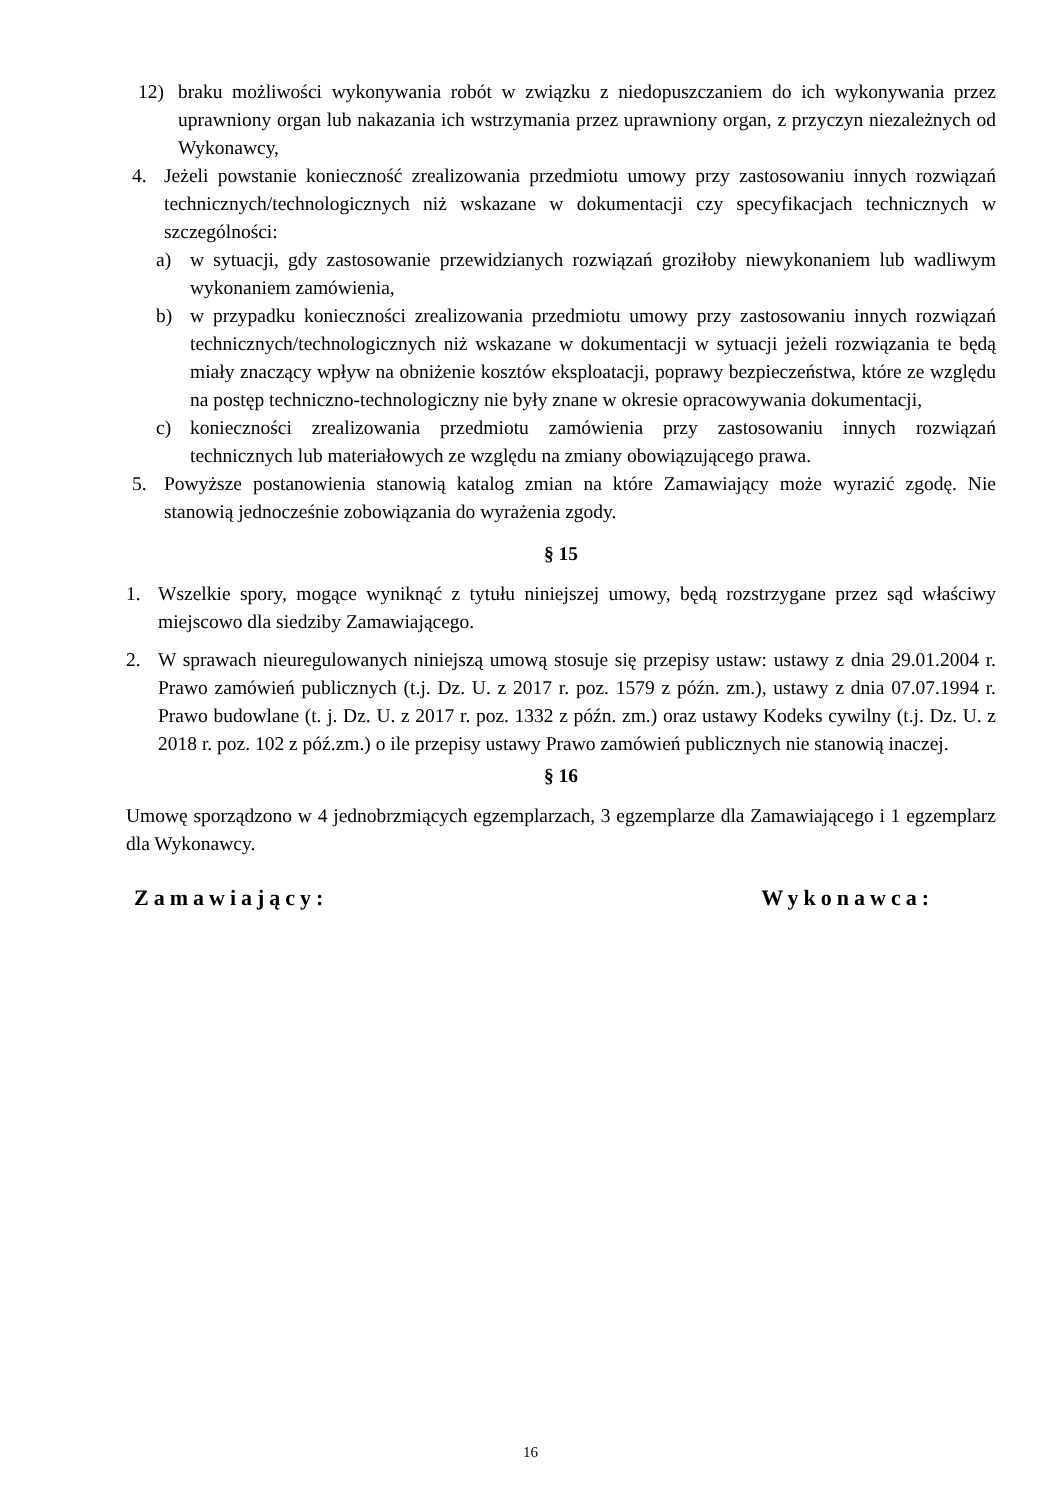12) braku możliwości wykonywania robót w związku z niedopuszczaniem do ich wykonywania przez uprawniony organ lub nakazania ich wstrzymania przez uprawniony organ, z przyczyn niezależnych od Wykonawcy,
4. Jeżeli powstanie konieczność zrealizowania przedmiotu umowy przy zastosowaniu innych rozwiązań technicznych/technologicznych niż wskazane w dokumentacji czy specyfikacjach technicznych w szczególności:
a) w sytuacji, gdy zastosowanie przewidzianych rozwiązań groziłoby niewykonaniem lub wadliwym wykonaniem zamówienia,
b) w przypadku konieczności zrealizowania przedmiotu umowy przy zastosowaniu innych rozwiązań technicznych/technologicznych niż wskazane w dokumentacji w sytuacji jeżeli rozwiązania te będą miały znaczący wpływ na obniżenie kosztów eksploatacji, poprawy bezpieczeństwa, które ze względu na postęp techniczno-technologiczny nie były znane w okresie opracowywania dokumentacji,
c) konieczności zrealizowania przedmiotu zamówienia przy zastosowaniu innych rozwiązań technicznych lub materiałowych ze względu na zmiany obowiązującego prawa.
5. Powyższe postanowienia stanowią katalog zmian na które Zamawiający może wyrazić zgodę. Nie stanowią jednocześnie zobowiązania do wyrażenia zgody.
§ 15
1. Wszelkie spory, mogące wyniknąć z tytułu niniejszej umowy, będą rozstrzygane przez sąd właściwy miejscowo dla siedziby Zamawiającego.
2. W sprawach nieuregulowanych niniejszą umową stosuje się przepisy ustaw: ustawy z dnia 29.01.2004 r. Prawo zamówień publicznych (t.j. Dz. U. z 2017 r. poz. 1579 z późn. zm.), ustawy z dnia 07.07.1994 r. Prawo budowlane (t. j. Dz. U. z 2017 r. poz. 1332 z późn. zm.) oraz ustawy Kodeks cywilny (t.j. Dz. U. z 2018 r. poz. 102 z póź.zm.) o ile przepisy ustawy Prawo zamówień publicznych nie stanowią inaczej.
§ 16
Umowę sporządzono w 4 jednobrzmiących egzemplarzach, 3 egzemplarze dla Zamawiającego i 1 egzemplarz dla Wykonawcy.
Zamawiający: Wykonawca:
16